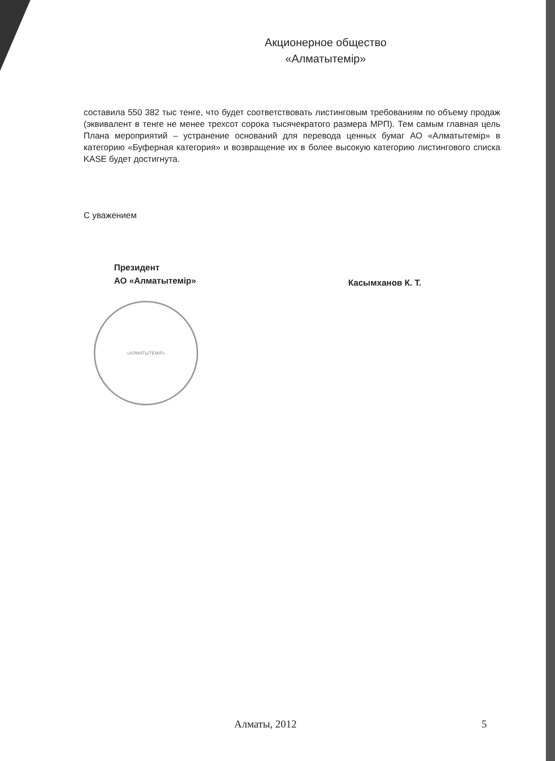Акционерное общество
«Алматытемір»
составила 550 382 тыс тенге, что будет соответствовать листинговым требованиям по объему продаж (эквивалент в тенге не менее трехсот сорока тысячекратого размера МРП). Тем самым главная цель Плана мероприятий – устранение оснований для перевода ценных бумаг АО «Алматытемір» в категорию «Буферная категория» и возвращение их в более высокую категорию листингового списка KASE будет достигнута.
С уважением
Президент
АО «Алматытемір»
Касымханов К. Т.
«АЛМАТЫТЕМІР»
Алматы, 2012 5